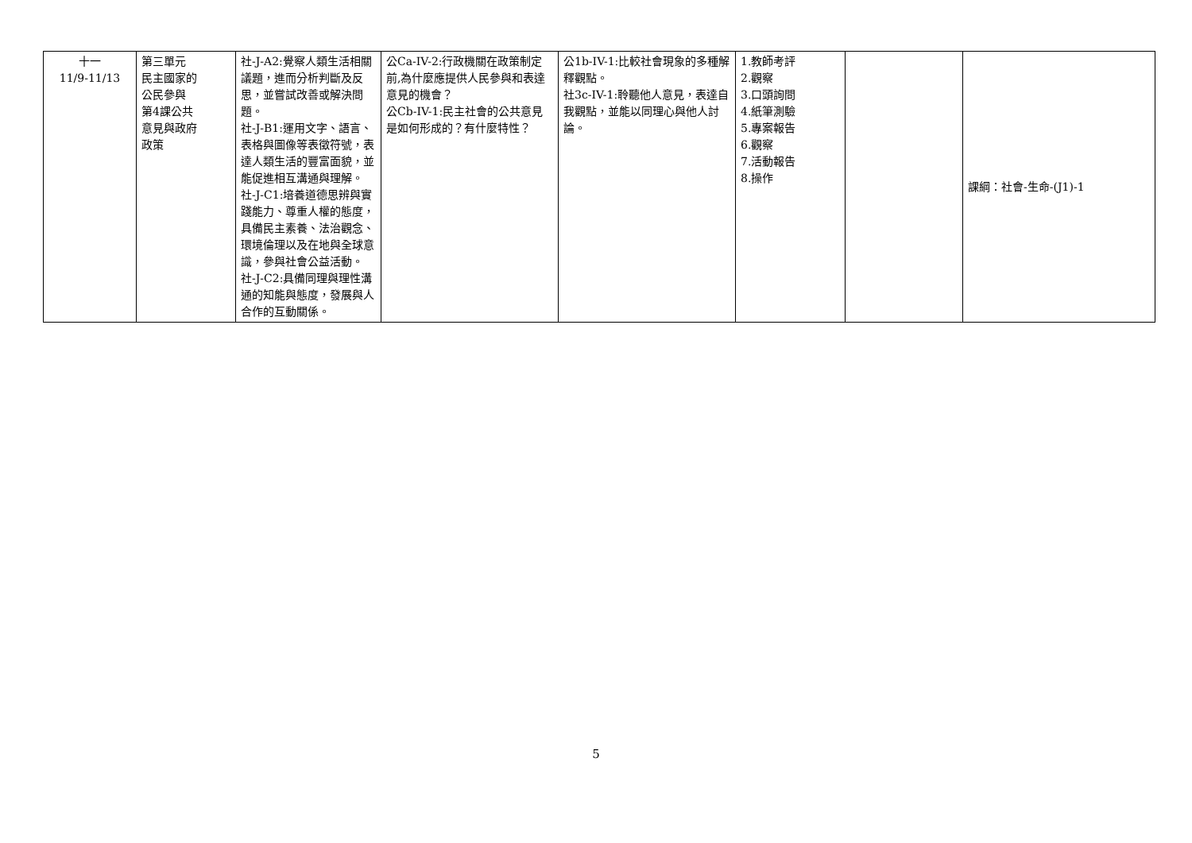| 十一 11/9-11/13 | 第三單元 民主國家的 公民參與 第4課公共 意見與政府 政策 | 社-J-A2:覺察人類生活相關議題，進而分析判斷及反思，並嘗試改善或解決問題。 社-J-B1:運用文字、語言、表格與圖像等表徵符號，表達人類生活的豐富面貌，並能促進相互溝通與理解。 社-J-C1:培養道德思辨與實踐能力、尊重人權的態度，具備民主素養、法治觀念、環境倫理以及在地與全球意識，參與社會公益活動。 社-J-C2:具備同理與理性溝通的知能與態度，發展與人合作的互動關係。 | 公Ca-IV-2:行政機關在政策制定前,為什麼應提供人民參與和表達意見的機會？ 公Cb-IV-1:民主社會的公共意見是如何形成的？有什麼特性？ | 公1b-IV-1:比較社會現象的多種解釋觀點。 社3c-IV-1:聆聽他人意見，表達自我觀點，並能以同理心與他人討論。 | 1.教師考評 2.觀察 3.口頭詢問 4.紙筆測驗 5.專案報告 6.觀察 7.活動報告 8.操作 | | 課綱：社會-生命-(J1)-1 |
5